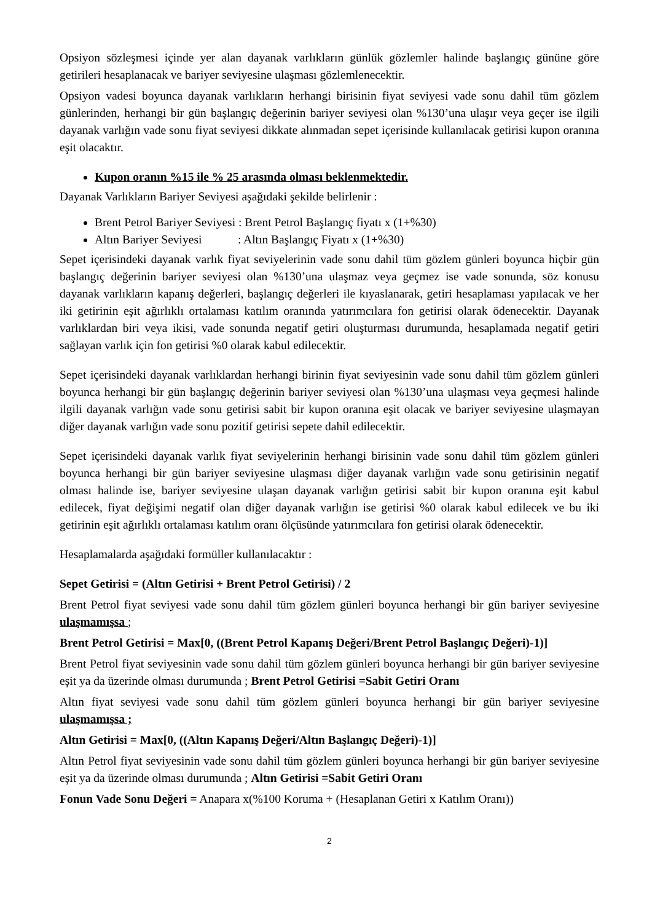Opsiyon sözleşmesi içinde yer alan dayanak varlıkların günlük gözlemler halinde başlangıç gününe göre getirileri hesaplanacak ve bariyer seviyesine ulaşması gözlemlenecektir.
Opsiyon vadesi boyunca dayanak varlıkların herhangi birisinin fiyat seviyesi vade sonu dahil tüm gözlem günlerinden, herhangi bir gün başlangıç değerinin bariyer seviyesi olan %130’una ulaşır veya geçer ise ilgili dayanak varlığın vade sonu fiyat seviyesi dikkate alınmadan sepet içerisinde kullanılacak getirisi kupon oranına eşit olacaktır.
Kupon oranın %15 ile % 25 arasında olması beklenmektedir.
Dayanak Varlıkların Bariyer Seviyesi aşağıdaki şekilde belirlenir :
Brent Petrol Bariyer Seviyesi : Brent Petrol Başlangıç fiyatı x (1+%30)
Altın Bariyer Seviyesi : Altın Başlangıç Fiyatı x (1+%30)
Sepet içerisindeki dayanak varlık fiyat seviyelerinin vade sonu dahil tüm gözlem günleri boyunca hiçbir gün başlangıç değerinin bariyer seviyesi olan %130’una ulaşmaz veya geçmez ise vade sonunda, söz konusu dayanak varlıkların kapanış değerleri, başlangıç değerleri ile kıyaslanarak, getiri hesaplaması yapılacak ve her iki getirinin eşit ağırlıklı ortalaması katılım oranında yatırımcılara fon getirisi olarak ödenecektir. Dayanak varlıklardan biri veya ikisi, vade sonunda negatif getiri oluşturması durumunda, hesaplamada negatif getiri sağlayan varlık için fon getirisi %0 olarak kabul edilecektir.
Sepet içerisindeki dayanak varlıklardan herhangi birinin fiyat seviyesinin vade sonu dahil tüm gözlem günleri boyunca herhangi bir gün başlangıç değerinin bariyer seviyesi olan %130’una ulaşması veya geçmesi halinde ilgili dayanak varlığın vade sonu getirisi sabit bir kupon oranına eşit olacak ve bariyer seviyesine ulaşmayan diğer dayanak varlığın vade sonu pozitif getirisi sepete dahil edilecektir.
Sepet içerisindeki dayanak varlık fiyat seviyelerinin herhangi birisinin vade sonu dahil tüm gözlem günleri boyunca herhangi bir gün bariyer seviyesine ulaşması diğer dayanak varlığın vade sonu getirisinin negatif olması halinde ise, bariyer seviyesine ulaşan dayanak varlığın getirisi sabit bir kupon oranına eşit kabul edilecek, fiyat değişimi negatif olan diğer dayanak varlığın ise getirisi %0 olarak kabul edilecek ve bu iki getirinin eşit ağırlıklı ortalaması katılım oranı ölçüsünde yatırımcılara fon getirisi olarak ödenecektir.
Hesaplamalarda aşağıdaki formüller kullanılacaktır :
Sepet Getirisi = (Altın Getirisi + Brent Petrol Getirisi) / 2
Brent Petrol fiyat seviyesi vade sonu dahil tüm gözlem günleri boyunca herhangi bir gün bariyer seviyesine ulaşmamışsa ;
Brent Petrol Getirisi = Max[0, ((Brent Petrol Kapanış Değeri/Brent Petrol Başlangıç Değeri)-1)]
Brent Petrol fiyat seviyesinin vade sonu dahil tüm gözlem günleri boyunca herhangi bir gün bariyer seviyesine eşit ya da üzerinde olması durumunda ; Brent Petrol Getirisi =Sabit Getiri Oranı
Altın fiyat seviyesi vade sonu dahil tüm gözlem günleri boyunca herhangi bir gün bariyer seviyesine ulaşmamışsa ;
Altın Getirisi = Max[0, ((Altın Kapanış Değeri/Altın Başlangıç Değeri)-1)]
Altın Petrol fiyat seviyesinin vade sonu dahil tüm gözlem günleri boyunca herhangi bir gün bariyer seviyesine eşit ya da üzerinde olması durumunda ; Altın Getirisi =Sabit Getiri Oranı
Fonun Vade Sonu Değeri = Anapara x(%100 Koruma + (Hesaplanan Getiri x Katılım Oranı))
2